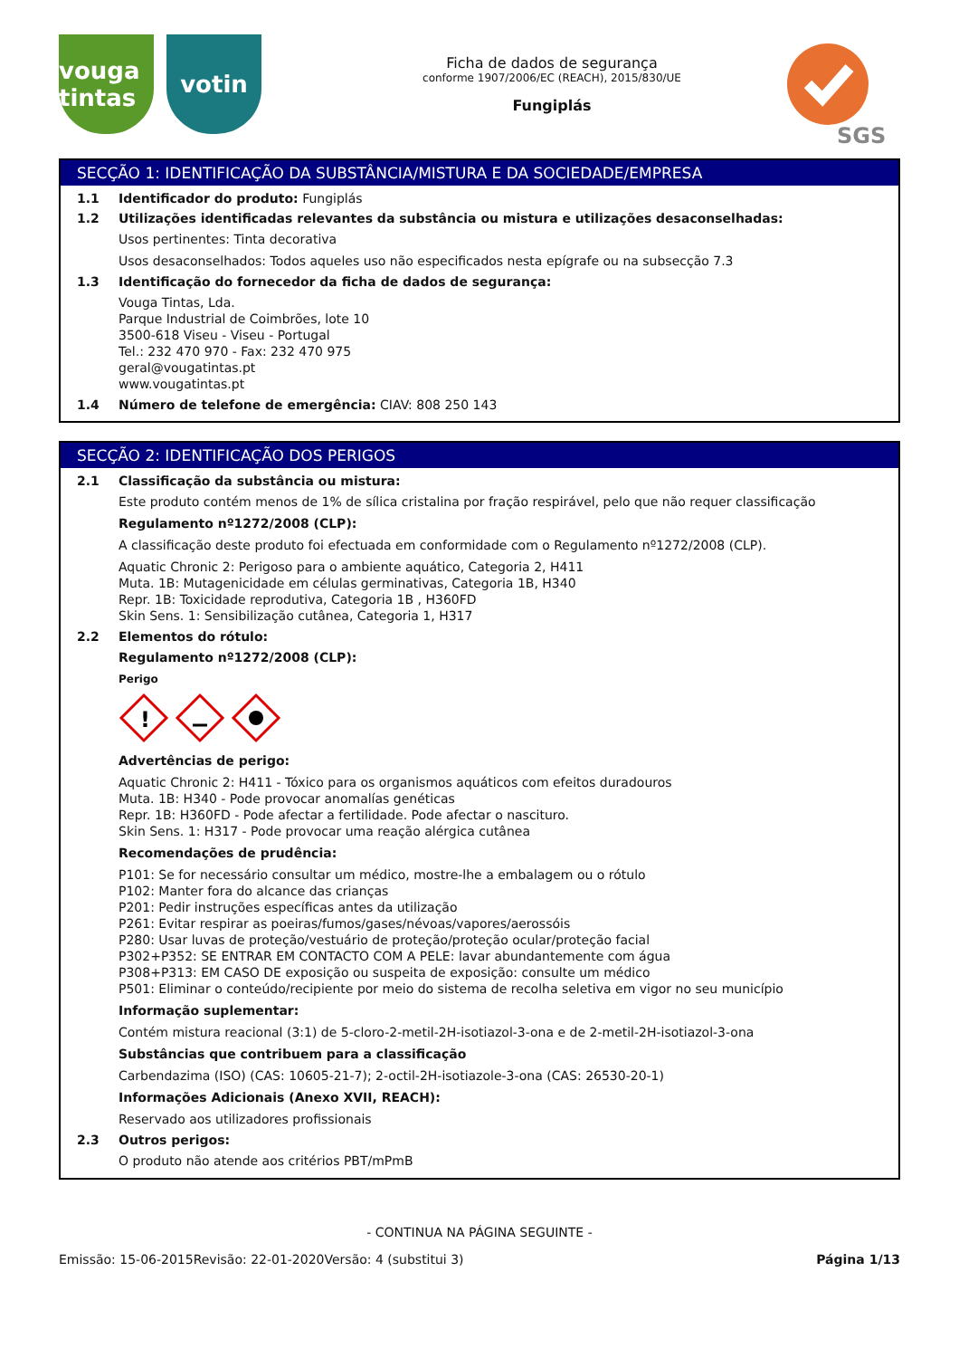vouga tintas
votin
Ficha de dados de segurança
conforme 1907/2006/EC (REACH), 2015/830/UE
Fungiplás
SGS
SECÇÃO 1: IDENTIFICAÇÃO DA SUBSTÂNCIA/MISTURA E DA SOCIEDADE/EMPRESA
1.1 Identificador do produto: Fungiplás
1.2 Utilizações identificadas relevantes da substância ou mistura e utilizações desaconselhadas:
Usos pertinentes: Tinta decorativa
Usos desaconselhados: Todos aqueles uso não especificados nesta epígrafe ou na subsecção 7.3
1.3 Identificação do fornecedor da ficha de dados de segurança:
Vouga Tintas, Lda.
Parque Industrial de Coimbrões, lote 10
3500-618 Viseu - Viseu - Portugal
Tel.: 232 470 970 - Fax: 232 470 975
geral@vougatintas.pt
www.vougatintas.pt
1.4 Número de telefone de emergência: CIAV: 808 250 143
SECÇÃO 2: IDENTIFICAÇÃO DOS PERIGOS
2.1 Classificação da substância ou mistura:
Este produto contém menos de 1% de sílica cristalina por fração respirável, pelo que não requer classificação
Regulamento nº1272/2008 (CLP):
A classificação deste produto foi efectuada em conformidade com o Regulamento nº1272/2008 (CLP).
Aquatic Chronic 2: Perigoso para o ambiente aquático, Categoria 2, H411
Muta. 1B: Mutagenicidade em células germinativas, Categoria 1B, H340
Repr. 1B: Toxicidade reprodutiva, Categoria 1B , H360FD
Skin Sens. 1: Sensibilização cutânea, Categoria 1, H317
2.2 Elementos do rótulo:
Regulamento nº1272/2008 (CLP):
Perigo
!
Advertências de perigo:
Aquatic Chronic 2: H411 - Tóxico para os organismos aquáticos com efeitos duradouros
Muta. 1B: H340 - Pode provocar anomalías genéticas
Repr. 1B: H360FD - Pode afectar a fertilidade. Pode afectar o nascituro.
Skin Sens. 1: H317 - Pode provocar uma reação alérgica cutânea
Recomendações de prudência:
P101: Se for necessário consultar um médico, mostre-lhe a embalagem ou o rótulo
P102: Manter fora do alcance das crianças
P201: Pedir instruções específicas antes da utilização
P261: Evitar respirar as poeiras/fumos/gases/névoas/vapores/aerossóis
P280: Usar luvas de proteção/vestuário de proteção/proteção ocular/proteção facial
P302+P352: SE ENTRAR EM CONTACTO COM A PELE: lavar abundantemente com água
P308+P313: EM CASO DE exposição ou suspeita de exposição: consulte um médico
P501: Eliminar o conteúdo/recipiente por meio do sistema de recolha seletiva em vigor no seu município
Informação suplementar:
Contém mistura reacional (3:1) de 5-cloro-2-metil-2H-isotiazol-3-ona e de 2-metil-2H-isotiazol-3-ona
Substâncias que contribuem para a classificação
Carbendazima (ISO) (CAS: 10605-21-7); 2-octil-2H-isotiazole-3-ona (CAS: 26530-20-1)
Informações Adicionais (Anexo XVII, REACH):
Reservado aos utilizadores profissionais
2.3 Outros perigos:
O produto não atende aos critérios PBT/mPmB
- CONTINUA NA PÁGINA SEGUINTE -
Emissão: 15-06-2015 Revisão: 22-01-2020 Versão: 4 (substitui 3) Página 1/13